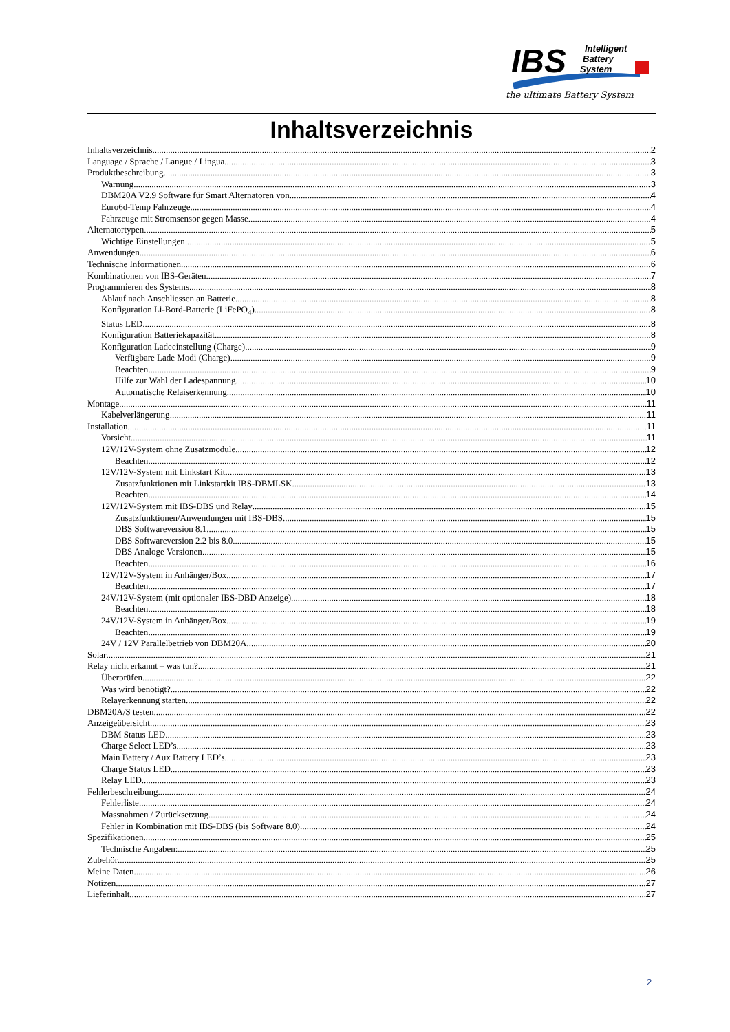IBS
Intelligent
Battery
System
the ultimate Battery System
Inhaltsverzeichnis
Inhaltsverzeichnis 2
Language / Sprache / Langue / Lingua 3
Produktbeschreibung 3
Warnung 3
DBM20A V2.9 Software für Smart Alternatoren von 4
Euro6d-Temp Fahrzeuge 4
Fahrzeuge mit Stromsensor gegen Masse 4
Alternatortypen 5
Wichtige Einstellungen 5
Anwendungen 6
Technische Informationen 6
Kombinationen von IBS-Geräten 7
Programmieren des Systems 8
Ablauf nach Anschliessen an Batterie 8
Konfiguration Li-Bord-Batterie (LiFePO<sub>4</sub>) 8
Status LED 8
Konfiguration Batteriekapazität 8
Konfiguration Ladeeinstellung (Charge) 9
Verfügbare Lade Modi (Charge) 9
Beachten 9
Hilfe zur Wahl der Ladespannung 10
Automatische Relaiserkennung 10
Montage 11
Kabelverlängerung 11
Installation 11
Vorsicht 11
12V/12V-System ohne Zusatzmodule 12
Beachten 12
12V/12V-System mit Linkstart Kit 13
Zusatzfunktionen mit Linkstartkit IBS-DBMLSK 13
Beachten 14
12V/12V-System mit IBS-DBS und Relay 15
Zusatzfunktionen/Anwendungen mit IBS-DBS 15
DBS Softwareversion 8.1 15
DBS Softwareversion 2.2 bis 8.0 15
DBS Analoge Versionen 15
Beachten 16
12V/12V-System in Anhänger/Box 17
Beachten 17
24V/12V-System (mit optionaler IBS-DBD Anzeige) 18
Beachten 18
24V/12V-System in Anhänger/Box 19
Beachten 19
24V / 12V Parallelbetrieb von DBM20A 20
Solar 21
Relay nicht erkannt – was tun? 21
Überprüfen 22
Was wird benötigt? 22
Relayerkennung starten 22
DBM20A/S testen 22
Anzeigeübersicht 23
DBM Status LED 23
Charge Select LED’s 23
Main Battery / Aux Battery LED’s 23
Charge Status LED 23
Relay LED 23
Fehlerbeschreibung 24
Fehlerliste 24
Massnahmen / Zurücksetzung 24
Fehler in Kombination mit IBS-DBS (bis Software 8.0) 24
Spezifikationen 25
Technische Angaben: 25
Zubehör 25
Meine Daten 26
Notizen 27
Lieferinhalt 27
2